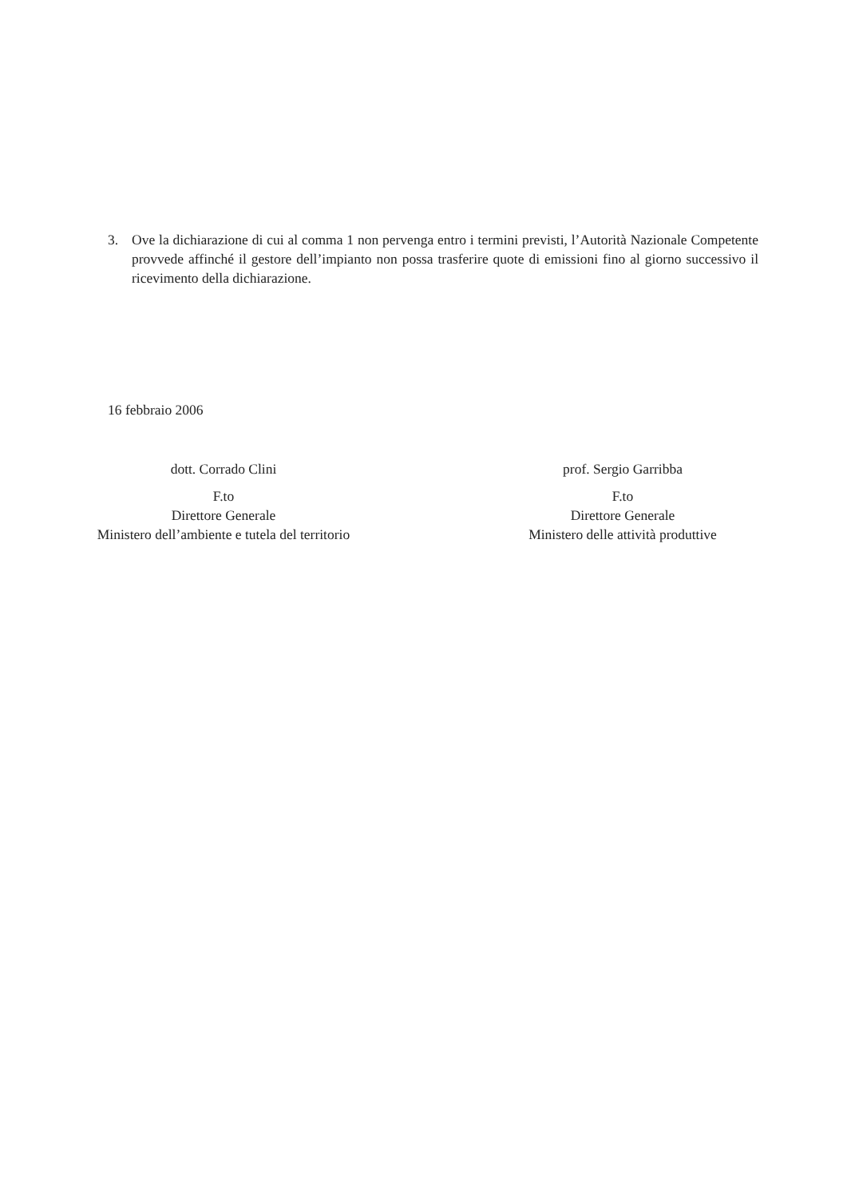3. Ove la dichiarazione di cui al comma 1 non pervenga entro i termini previsti, l’Autorità Nazionale Competente provvede affinché il gestore dell’impianto non possa trasferire quote di emissioni fino al giorno successivo il ricevimento della dichiarazione.
16 febbraio 2006
dott. Corrado Clini
F.to
Direttore Generale
Ministero dell’ambiente e tutela del territorio
prof. Sergio Garribba
F.to
Direttore Generale
Ministero delle attività produttive